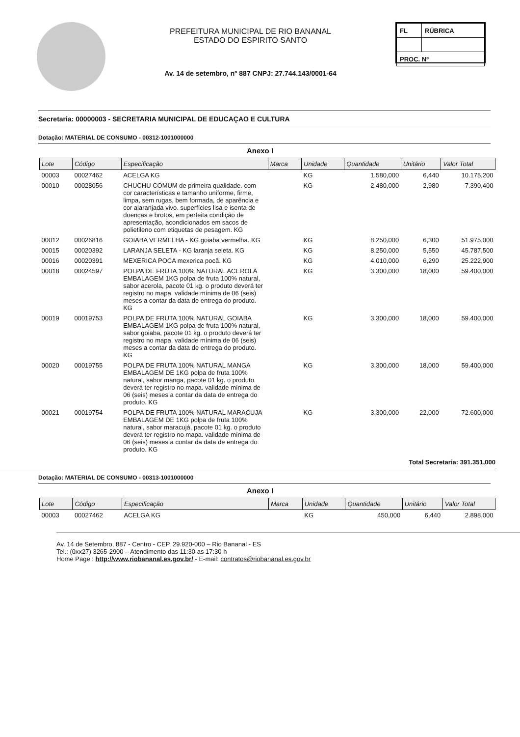PREFEITURA MUNICIPAL DE RIO BANANAL
ESTADO DO ESPIRITO SANTO
Av. 14 de setembro, nº 887 CNPJ: 27.744.143/0001-64
| FL | RÚBRICA |
| PROC. Nº | |
Secretaria: 00000003 - SECRETARIA MUNICIPAL DE EDUCAÇAO E CULTURA
Dotação: MATERIAL DE CONSUMO - 00312-1001000000
Anexo I
| Lote | Código | Especificação | Marca | Unidade | Quantidade | Unitário | Valor Total |
| --- | --- | --- | --- | --- | --- | --- | --- |
| 00003 | 00027462 | ACELGA KG | | KG | 1.580,000 | 6,440 | 10.175,200 |
| 00010 | 00028056 | CHUCHU COMUM de primeira qualidade. com cor características e tamanho uniforme, firme, limpa, sem rugas, bem formada, de aparência e cor alaranjada vivo. superfícies lisa e isenta de doenças e brotos, em perfeita condição de apresentação, acondicionados em sacos de polietileno com etiquetas de pesagem. KG | | KG | 2.480,000 | 2,980 | 7.390,400 |
| 00012 | 00026816 | GOIABA VERMELHA - KG goiaba vermelha. KG | | KG | 8.250,000 | 6,300 | 51.975,000 |
| 00015 | 00020392 | LARANJA SELETA - KG laranja seleta. KG | | KG | 8.250,000 | 5,550 | 45.787,500 |
| 00016 | 00020391 | MEXERICA POCA mexerica pocã. KG | | KG | 4.010,000 | 6,290 | 25.222,900 |
| 00018 | 00024597 | POLPA DE FRUTA 100% NATURAL ACEROLA EMBALAGEM 1KG polpa de fruta 100% natural, sabor acerola, pacote 01 kg. o produto deverá ter registro no mapa. validade mínima de 06 (seis) meses a contar da data de entrega do produto. KG | | KG | 3.300,000 | 18,000 | 59.400,000 |
| 00019 | 00019753 | POLPA DE FRUTA 100% NATURAL GOIABA EMBALAGEM 1KG polpa de fruta 100% natural, sabor goiaba, pacote 01 kg. o produto deverá ter registro no mapa. validade mínima de 06 (seis) meses a contar da data de entrega do produto. KG | | KG | 3.300,000 | 18,000 | 59.400,000 |
| 00020 | 00019755 | POLPA DE FRUTA 100% NATURAL MANGA EMBALAGEM DE 1KG polpa de fruta 100% natural, sabor manga, pacote 01 kg. o produto deverá ter registro no mapa. validade mínima de 06 (seis) meses a contar da data de entrega do produto. KG | | KG | 3.300,000 | 18,000 | 59.400,000 |
| 00021 | 00019754 | POLPA DE FRUTA 100% NATURAL MARACUJA EMBALAGEM DE 1KG polpa de fruta 100% natural, sabor maracujá, pacote 01 kg. o produto deverá ter registro no mapa. validade mínima de 06 (seis) meses a contar da data de entrega do produto. KG | | KG | 3.300,000 | 22,000 | 72.600,000 |
Total Secretaria: 391.351,000
Dotação: MATERIAL DE CONSUMO - 00313-1001000000
Anexo I
| Lote | Código | Especificação | Marca | Unidade | Quantidade | Unitário | Valor Total |
| --- | --- | --- | --- | --- | --- | --- | --- |
| 00003 | 00027462 | ACELGA KG | | KG | 450,000 | 6,440 | 2.898,000 |
Av. 14 de Setembro, 887 - Centro - CEP. 29.920-000 – Rio Bananal - ES
Tel.: (0xx27) 3265-2900 – Atendimento das 11:30 as 17:30 h
Home Page : http://www.riobananal.es.gov.br/ - E-mail: contratos@riobananal.es.gov.br